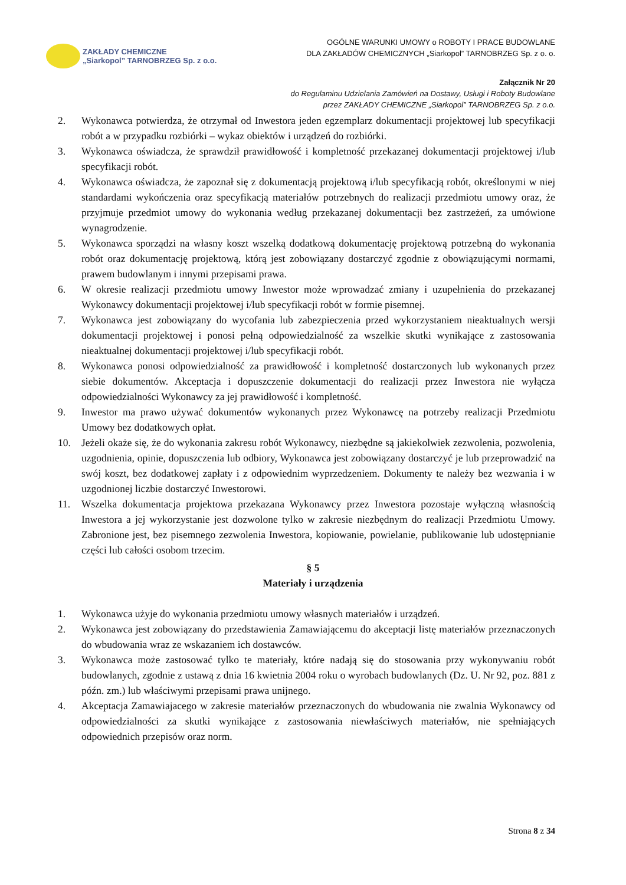ZAKŁADY CHEMICZNE
„Siarkopol” TARNOBRZEG Sp. z o.o.
OGÓLNE WARUNKI UMOWY o ROBOTY I PRACE BUDOWLANE
DLA ZAKŁADÓW CHEMICZNYCH „Siarkopol” TARNOBRZEG Sp. z o. o.
Załącznik Nr 20
do Regulaminu Udzielania Zamówień na Dostawy, Usługi i Roboty Budowlane
przez ZAKŁADY CHEMICZNE „Siarkopol” TARNOBRZEG Sp. z o.o.
2. Wykonawca potwierdza, że otrzymał od Inwestora jeden egzemplarz dokumentacji projektowej lub specyfikacji robót a w przypadku rozbiórki – wykaz obiektów i urządzeń do rozbiórki.
3. Wykonawca oświadcza, że sprawdził prawidłowość i kompletność przekazanej dokumentacji projektowej i/lub specyfikacji robót.
4. Wykonawca oświadcza, że zapoznał się z dokumentacją projektową i/lub specyfikacją robót, określonymi w niej standardami wykończenia oraz specyfikacją materiałów potrzebnych do realizacji przedmiotu umowy oraz, że przyjmuje przedmiot umowy do wykonania według przekazanej dokumentacji bez zastrzeżeń, za umówione wynagrodzenie.
5. Wykonawca sporządzi na własny koszt wszelką dodatkową dokumentację projektową potrzebną do wykonania robót oraz dokumentację projektową, którą jest zobowiązany dostarczyć zgodnie z obowiązującymi normami, prawem budowlanym i innymi przepisami prawa.
6. W okresie realizacji przedmiotu umowy Inwestor może wprowadzać zmiany i uzupełnienia do przekazanej Wykonawcy dokumentacji projektowej i/lub specyfikacji robót w formie pisemnej.
7. Wykonawca jest zobowiązany do wycofania lub zabezpieczenia przed wykorzystaniem nieaktualnych wersji dokumentacji projektowej i ponosi pełną odpowiedzialność za wszelkie skutki wynikające z zastosowania nieaktualnej dokumentacji projektowej i/lub specyfikacji robót.
8. Wykonawca ponosi odpowiedzialność za prawidłowość i kompletność dostarczonych lub wykonanych przez siebie dokumentów. Akceptacja i dopuszczenie dokumentacji do realizacji przez Inwestora nie wyłącza odpowiedzialności Wykonawcy za jej prawidłowość i kompletność.
9. Inwestor ma prawo używać dokumentów wykonanych przez Wykonawcę na potrzeby realizacji Przedmiotu Umowy bez dodatkowych opłat.
10. Jeżeli okaże się, że do wykonania zakresu robót Wykonawcy, niezbędne są jakiekolwiek zezwolenia, pozwolenia, uzgodnienia, opinie, dopuszczenia lub odbiory, Wykonawca jest zobowiązany dostarczyć je lub przeprowadzić na swój koszt, bez dodatkowej zapłaty i z odpowiednim wyprzedzeniem. Dokumenty te należy bez wezwania i w uzgodnionej liczbie dostarczyć Inwestorowi.
11. Wszelka dokumentacja projektowa przekazana Wykonawcy przez Inwestora pozostaje wyłączną własnością Inwestora a jej wykorzystanie jest dozwolone tylko w zakresie niezbędnym do realizacji Przedmiotu Umowy. Zabronione jest, bez pisemnego zezwolenia Inwestora, kopiowanie, powielanie, publikowanie lub udostępnianie części lub całości osobom trzecim.
§ 5
Materiały i urządzenia
1. Wykonawca użyje do wykonania przedmiotu umowy własnych materiałów i urządzeń.
2. Wykonawca jest zobowiązany do przedstawienia Zamawiającemu do akceptacji listę materiałów przeznaczonych do wbudowania wraz ze wskazaniem ich dostawców.
3. Wykonawca może zastosować tylko te materiały, które nadają się do stosowania przy wykonywaniu robót budowlanych, zgodnie z ustawą z dnia 16 kwietnia 2004 roku o wyrobach budowlanych (Dz. U. Nr 92, poz. 881 z późn. zm.) lub właściwymi przepisami prawa unijnego.
4. Akceptacja Zamawiajacego w zakresie materiałów przeznaczonych do wbudowania nie zwalnia Wykonawcy od odpowiedzialności za skutki wynikające z zastosowania niewłaściwych materiałów, nie spełniających odpowiednich przepisów oraz norm.
Strona 8 z 34